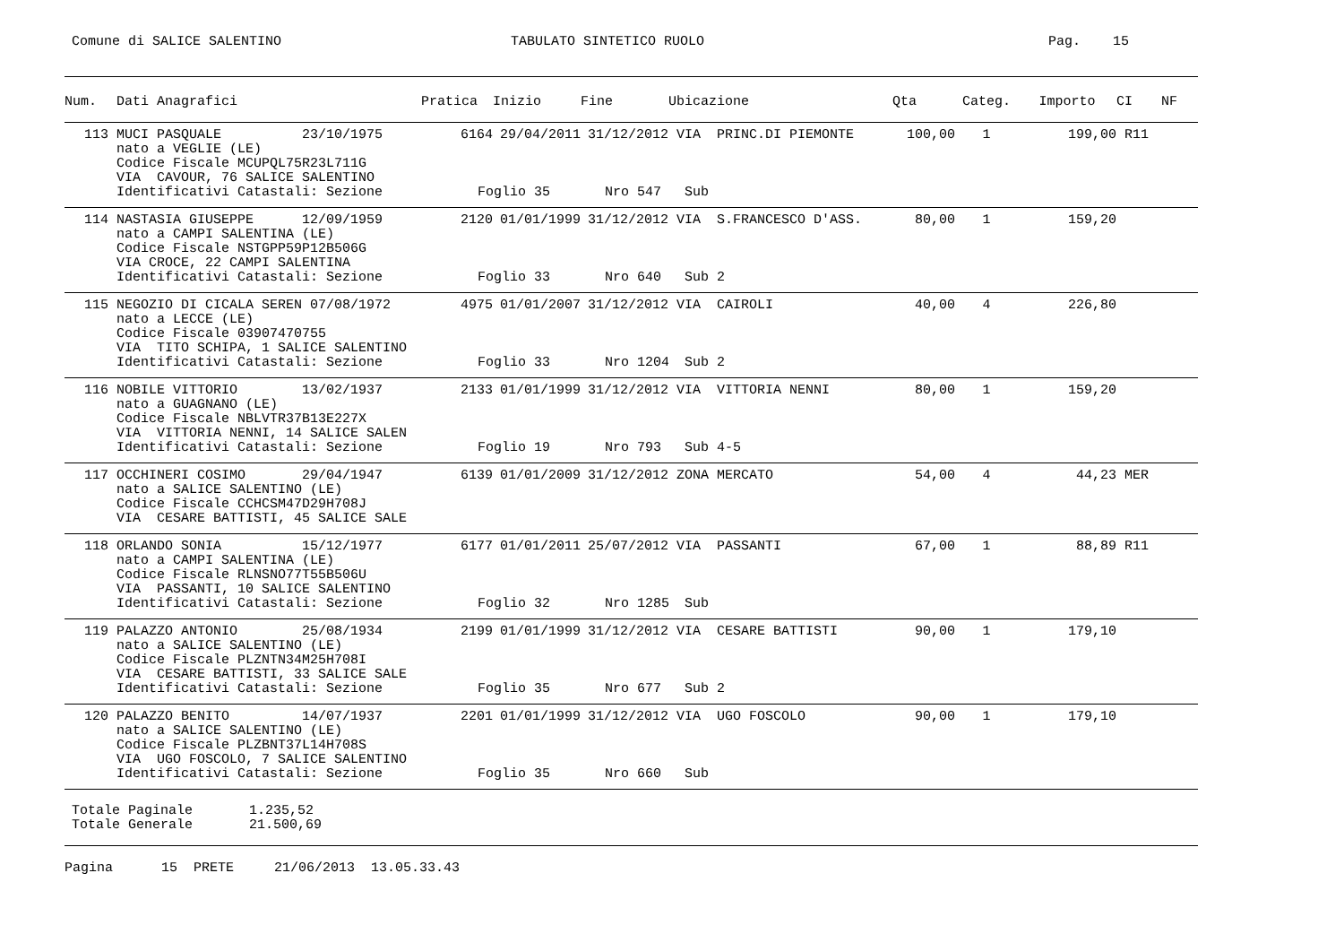Comune di SALICE SALENTINO
TABULATO SINTETICO RUOLO
Pag. 15
| Num. | Dati Anagrafici | Pratica | Inizio | Fine | Ubicazione | Qta | Categ. | Importo | CI | NF |
| --- | --- | --- | --- | --- | --- | --- | --- | --- | --- | --- |
| 113 | MUCI PASQUALE 23/10/1975 | 6164 | 29/04/2011 | 31/12/2012 | VIA PRINC.DI PIEMONTE | 100,00 | 1 | 199,00 | R11 | |
| | nato a VEGLIE (LE) | | | | | | | | | |
| | Codice Fiscale MCUPQL75R23L711G | | | | | | | | | |
| | VIA CAVOUR, 76 SALICE SALENTINO | | | | | | | | | |
| | Identificativi Catastali: Sezione | Foglio 35 | | Nro 547 | Sub | | | | | |
| 114 | NASTASIA GIUSEPPE 12/09/1959 | 2120 | 01/01/1999 | 31/12/2012 | VIA S.FRANCESCO D'ASS. | 80,00 | 1 | 159,20 | | |
| | nato a CAMPI SALENTINA (LE) | | | | | | | | | |
| | Codice Fiscale NSTGPP59P12B506G | | | | | | | | | |
| | VIA CROCE, 22 CAMPI SALENTINA | | | | | | | | | |
| | Identificativi Catastali: Sezione | Foglio 33 | | Nro 640 | Sub 2 | | | | | |
| 115 | NEGOZIO DI CICALA SEREN 07/08/1972 | 4975 | 01/01/2007 | 31/12/2012 | VIA CAIROLI | 40,00 | 4 | 226,80 | | |
| | nato a LECCE (LE) | | | | | | | | | |
| | Codice Fiscale 03907470755 | | | | | | | | | |
| | VIA TITO SCHIPA, 1 SALICE SALENTINO | | | | | | | | | |
| | Identificativi Catastali: Sezione | Foglio 33 | | Nro 1204 | Sub 2 | | | | | |
| 116 | NOBILE VITTORIO 13/02/1937 | 2133 | 01/01/1999 | 31/12/2012 | VIA VITTORIA NENNI | 80,00 | 1 | 159,20 | | |
| | nato a GUAGNANO (LE) | | | | | | | | | |
| | Codice Fiscale NBLVTR37B13E227X | | | | | | | | | |
| | VIA VITTORIA NENNI, 14 SALICE SALEN | | | | | | | | | |
| | Identificativi Catastali: Sezione | Foglio 19 | | Nro 793 | Sub 4-5 | | | | | |
| 117 | OCCHINERI COSIMO 29/04/1947 | 6139 | 01/01/2009 | 31/12/2012 | ZONA MERCATO | 54,00 | 4 | 44,23 | MER | |
| | nato a SALICE SALENTINO (LE) | | | | | | | | | |
| | Codice Fiscale CCHCSM47D29H708J | | | | | | | | | |
| | VIA CESARE BATTISTI, 45 SALICE SALE | | | | | | | | | |
| 118 | ORLANDO SONIA 15/12/1977 | 6177 | 01/01/2011 | 25/07/2012 | VIA PASSANTI | 67,00 | 1 | 88,89 | R11 | |
| | nato a CAMPI SALENTINA (LE) | | | | | | | | | |
| | Codice Fiscale RLNSNO77T55B506U | | | | | | | | | |
| | VIA PASSANTI, 10 SALICE SALENTINO | | | | | | | | | |
| | Identificativi Catastali: Sezione | Foglio 32 | | Nro 1285 | Sub | | | | | |
| 119 | PALAZZO ANTONIO 25/08/1934 | 2199 | 01/01/1999 | 31/12/2012 | VIA CESARE BATTISTI | 90,00 | 1 | 179,10 | | |
| | nato a SALICE SALENTINO (LE) | | | | | | | | | |
| | Codice Fiscale PLZNTN34M25H708I | | | | | | | | | |
| | VIA CESARE BATTISTI, 33 SALICE SALE | | | | | | | | | |
| | Identificativi Catastali: Sezione | Foglio 35 | | Nro 677 | Sub 2 | | | | | |
| 120 | PALAZZO BENITO 14/07/1937 | 2201 | 01/01/1999 | 31/12/2012 | VIA UGO FOSCOLO | 90,00 | 1 | 179,10 | | |
| | nato a SALICE SALENTINO (LE) | | | | | | | | | |
| | Codice Fiscale PLZBNT37L14H708S | | | | | | | | | |
| | VIA UGO FOSCOLO, 7 SALICE SALENTINO | | | | | | | | | |
| | Identificativi Catastali: Sezione | Foglio 35 | | Nro 660 | Sub | | | | | |
Totale Paginale 1.235,52 Totale Generale 21.500,69
Pagina 15 PRETE 21/06/2013 13.05.33.43